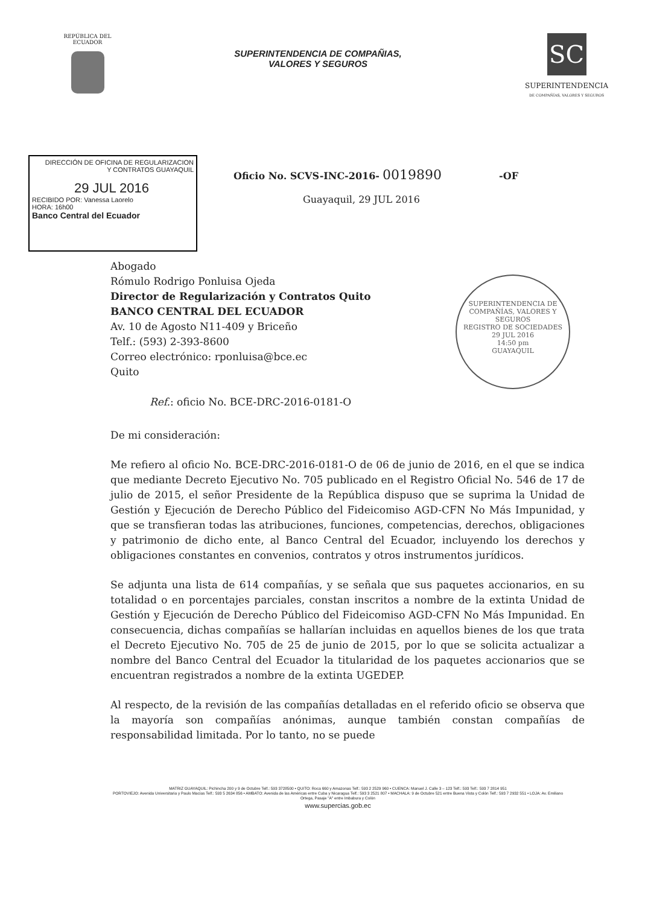REPÚBLICA DEL
ECUADOR
SUPERINTENDENCIA DE COMPAÑIAS,
VALORES Y SEGUROS
SC
SUPERINTENDENCIA
DE COMPAÑÍAS, VALORES Y SEGUROS
DIRECCIÓN DE OFICINA DE REGULARIZACION
Y CONTRATOS GUAYAQUIL
29 JUL 2016
RECIBIDO POR: Vanessa Laorelo
HORA: 16h00
Banco Central del Ecuador
Oficio No. SCVS-INC-2016- 0019890 -OF
Guayaquil, 29 JUL 2016
Abogado
Rómulo Rodrigo Ponluisa Ojeda
Director de Regularización y Contratos Quito
BANCO CENTRAL DEL ECUADOR
Av. 10 de Agosto N11-409 y Briceño
Telf.: (593) 2-393-8600
Correo electrónico: rponluisa@bce.ec
Quito
Ref.: oficio No. BCE-DRC-2016-0181-O
SUPERINTENDENCIA DE COMPAÑÍAS, VALORES Y SEGUROS
REGISTRO DE SOCIEDADES
29 JUL 2016
14:50 pm
GUAYAQUIL
De mi consideración:
Me refiero al oficio No. BCE-DRC-2016-0181-O de 06 de junio de 2016, en el que se indica que mediante Decreto Ejecutivo No. 705 publicado en el Registro Oficial No. 546 de 17 de julio de 2015, el señor Presidente de la República dispuso que se suprima la Unidad de Gestión y Ejecución de Derecho Público del Fideicomiso AGD-CFN No Más Impunidad, y que se transfieran todas las atribuciones, funciones, competencias, derechos, obligaciones y patrimonio de dicho ente, al Banco Central del Ecuador, incluyendo los derechos y obligaciones constantes en convenios, contratos y otros instrumentos jurídicos.
Se adjunta una lista de 614 compañías, y se señala que sus paquetes accionarios, en su totalidad o en porcentajes parciales, constan inscritos a nombre de la extinta Unidad de Gestión y Ejecución de Derecho Público del Fideicomiso AGD-CFN No Más Impunidad. En consecuencia, dichas compañías se hallarían incluidas en aquellos bienes de los que trata el Decreto Ejecutivo No. 705 de 25 de junio de 2015, por lo que se solicita actualizar a nombre del Banco Central del Ecuador la titularidad de los paquetes accionarios que se encuentran registrados a nombre de la extinta UGEDEP.
Al respecto, de la revisión de las compañías detalladas en el referido oficio se observa que la mayoría son compañías anónimas, aunque también constan compañías de responsabilidad limitada. Por lo tanto, no se puede
MATRIZ GUAYAQUIL: Pichincha 200 y 9 de Octubre Telf.: 593 3728500 • QUITO: Roca 660 y Amazonas Telf.: 593 2 2529 960 • CUENCA: Manuel J. Calle 3 – 123 Telf.: 593 Telf.: 593 7 2814 951
PORTOVIEJO: Avenida Universitaria y Paulo Macías Telf.: 593 5 2634 856 • AMBATO: Avenida de las Américas entre Cuba y Nicaragua Telf.: 593 3 2521 807 • MACHALA: 9 de Octubre 521 entre Buena Vista y Colón Telf.: 593 7 2932 551 • LOJA: Av. Emiliano Ortega, Pasaje "A" entre Imbabura y Colón
www.supercias.gob.ec